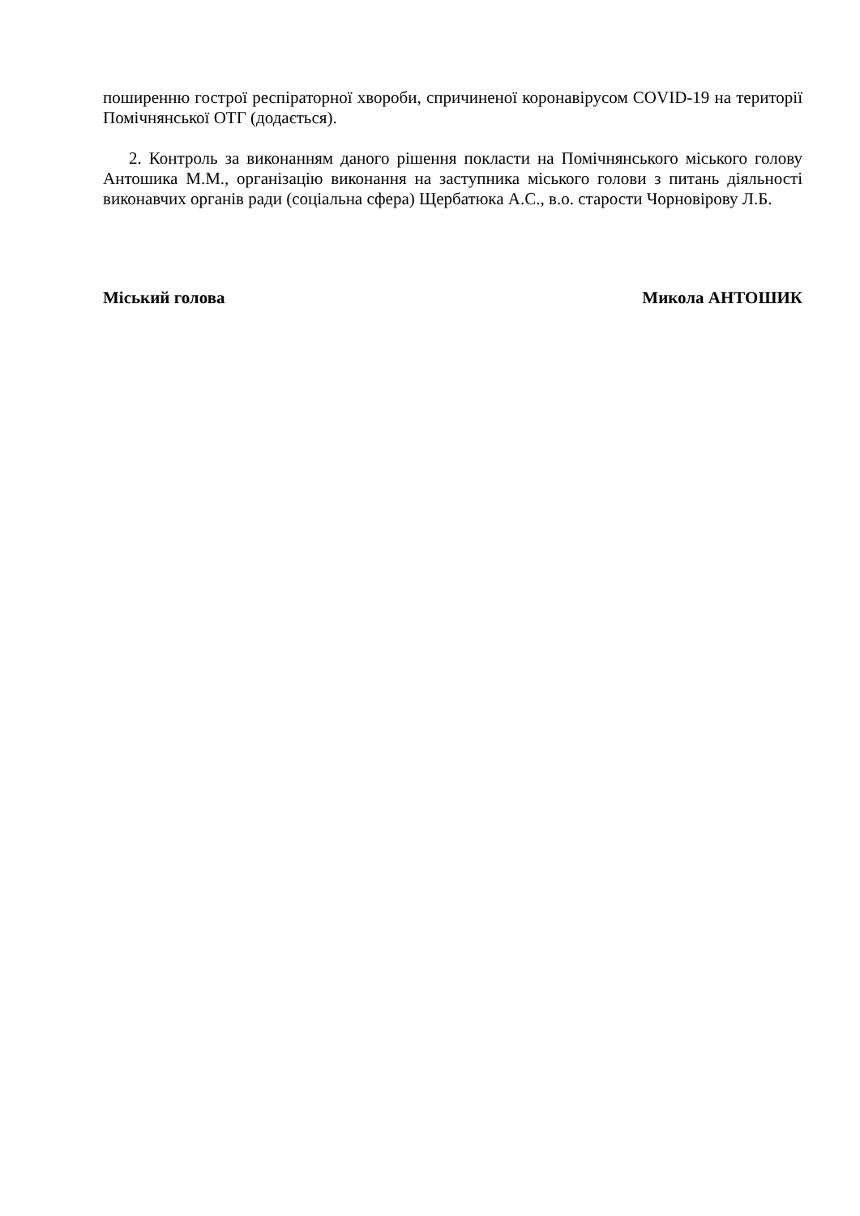поширенню гострої респіраторної хвороби, спричиненої коронавірусом COVID-19 на території Помічнянської ОТГ (додається).
2. Контроль за виконанням даного рішення покласти на Помічнянського міського голову Антошика М.М., організацію виконання на заступника міського голови з питань діяльності виконавчих органів ради (соціальна сфера) Щербатюка А.С., в.о. старости Чорновірову Л.Б.
Міський голова Микола АНТОШИК